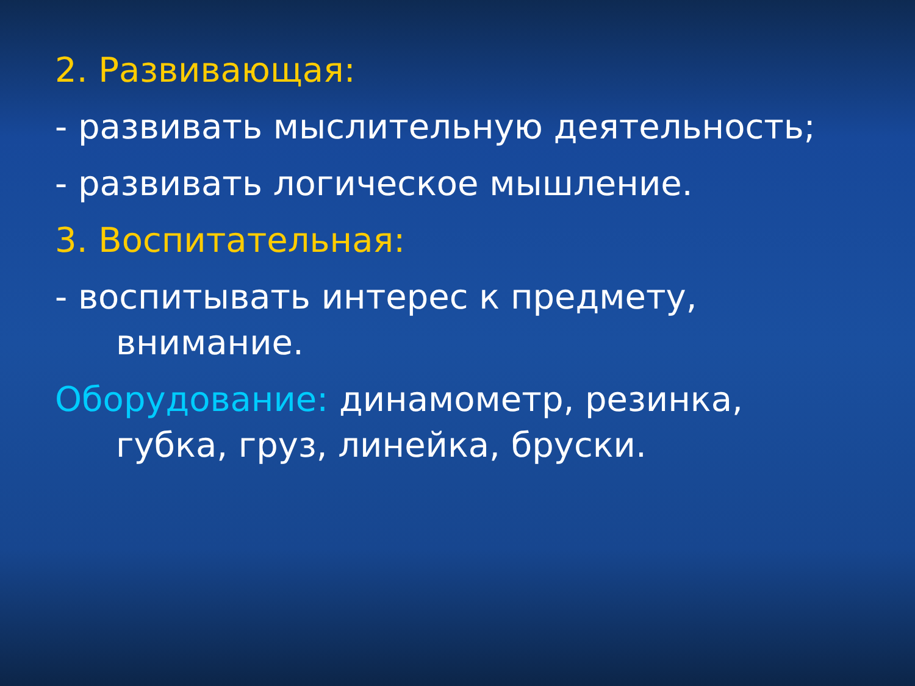2. Развивающая:
- развивать мыслительную деятельность;
- развивать логическое мышление.
3. Воспитательная:
- воспитывать интерес к предмету,
внимание.
Оборудование: динамометр, резинка,
губка, груз, линейка, бруски.